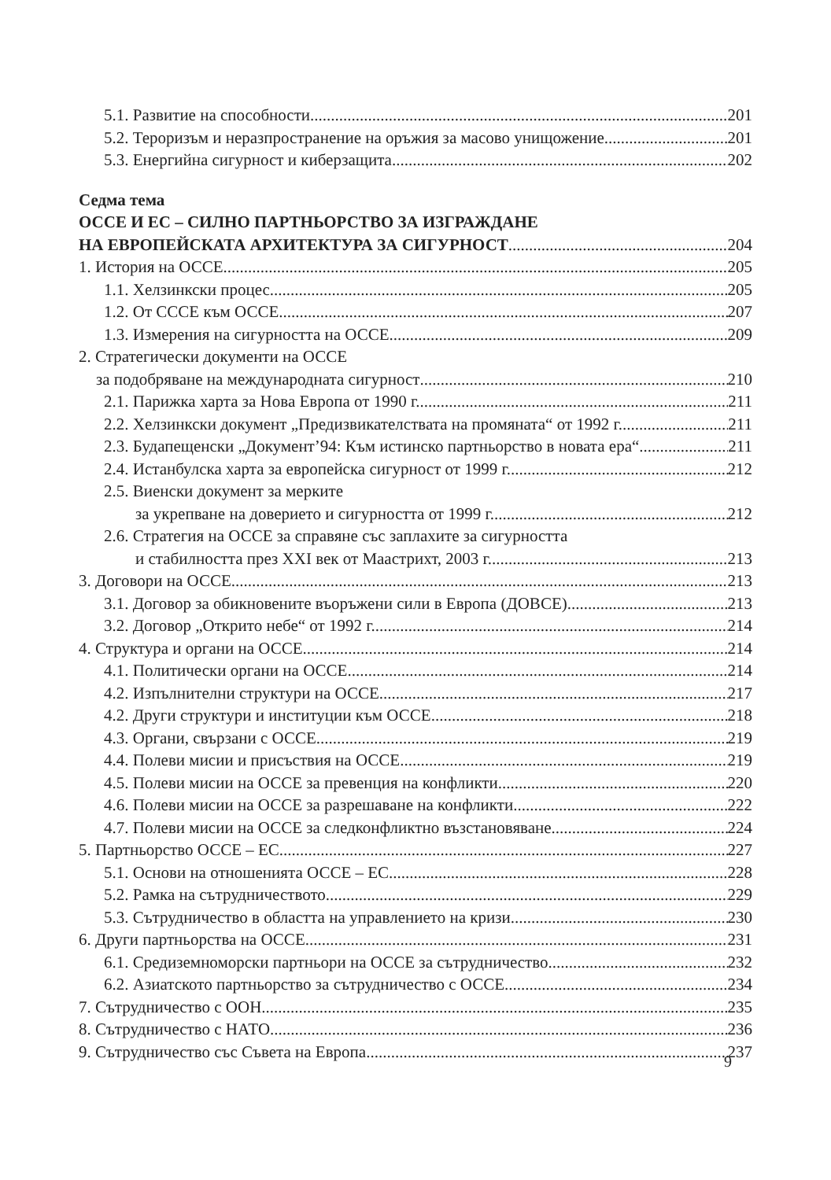5.1. Развитие на способности 201
5.2. Тероризъм и неразпространение на оръжия за масово унищожение 201
5.3. Енергийна сигурност и киберзащита 202
Седма тема
ОССЕ И ЕС – СИЛНО ПАРТНЬОРСТВО ЗА ИЗГРАЖДАНЕ
НА ЕВРОПЕЙСКАТА АРХИТЕКТУРА ЗА СИГУРНОСТ 204
1. История на ОССЕ 205
1.1. Хелзинкски процес 205
1.2. От СССЕ към ОССЕ 207
1.3. Измерения на сигурността на ОССЕ 209
2. Стратегически документи на ОССЕ
за подобряване на международната сигурност 210
2.1. Парижка харта за Нова Европа от 1990 г. 211
2.2. Хелзинкски документ „Предизвикателствата на промяната“ от 1992 г. 211
2.3. Будапещенски „Документ’94: Към истинско партньорство в новата ера“ 211
2.4. Истанбулска харта за европейска сигурност от 1999 г. 212
2.5. Виенски документ за мерките
за укрепване на доверието и сигурността от 1999 г. 212
2.6. Стратегия на ОССЕ за справяне със заплахите за сигурността
и стабилността през XXI век от Маастрихт, 2003 г. 213
3. Договори на ОССЕ 213
3.1. Договор за обикновените въоръжени сили в Европа (ДОВСЕ) 213
3.2. Договор „Открито небе“ от 1992 г. 214
4. Структура и органи на ОССЕ 214
4.1. Политически органи на ОССЕ 214
4.2. Изпълнителни структури на ОССЕ 217
4.2. Други структури и институции към ОССЕ 218
4.3. Органи, свързани с ОССЕ 219
4.4. Полеви мисии и присъствия на ОССЕ 219
4.5. Полеви мисии на ОССЕ за превенция на конфликти 220
4.6. Полеви мисии на ОССЕ за разрешаване на конфликти 222
4.7. Полеви мисии на ОССЕ за следконфликтно възстановяване 224
5. Партньорство ОССЕ – ЕС 227
5.1. Основи на отношенията ОССЕ – ЕС 228
5.2. Рамка на сътрудничеството 229
5.3. Сътрудничество в областта на управлението на кризи 230
6. Други партньорства на ОССЕ 231
6.1. Средиземноморски партньори на ОССЕ за сътрудничество 232
6.2. Азиатското партньорство за сътрудничество с ОССЕ 234
7. Сътрудничество с ООН 235
8. Сътрудничество с НАТО 236
9. Сътрудничество със Съвета на Европа 237
9